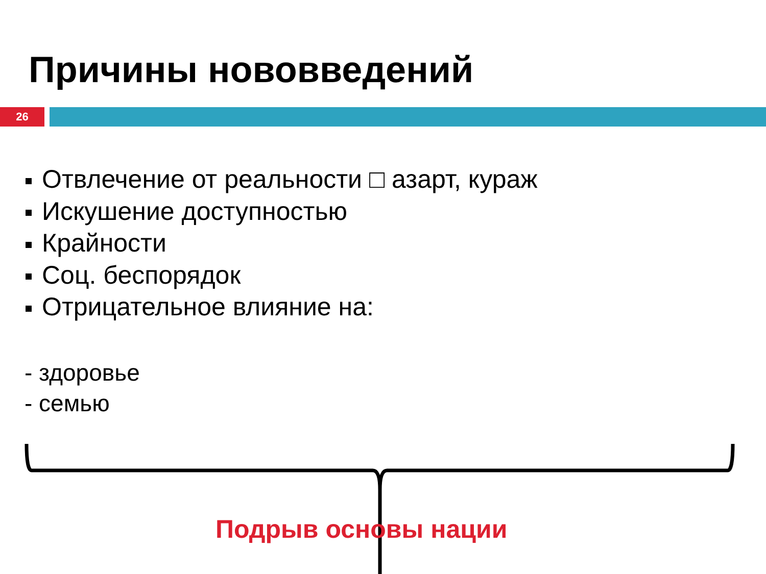Причины нововведений
26
Отвлечение от реальности □ азарт, кураж
Искушение доступностью
Крайности
Соц. беспорядок
Отрицательное влияние на:
- здоровье
- семью
Подрыв основы нации